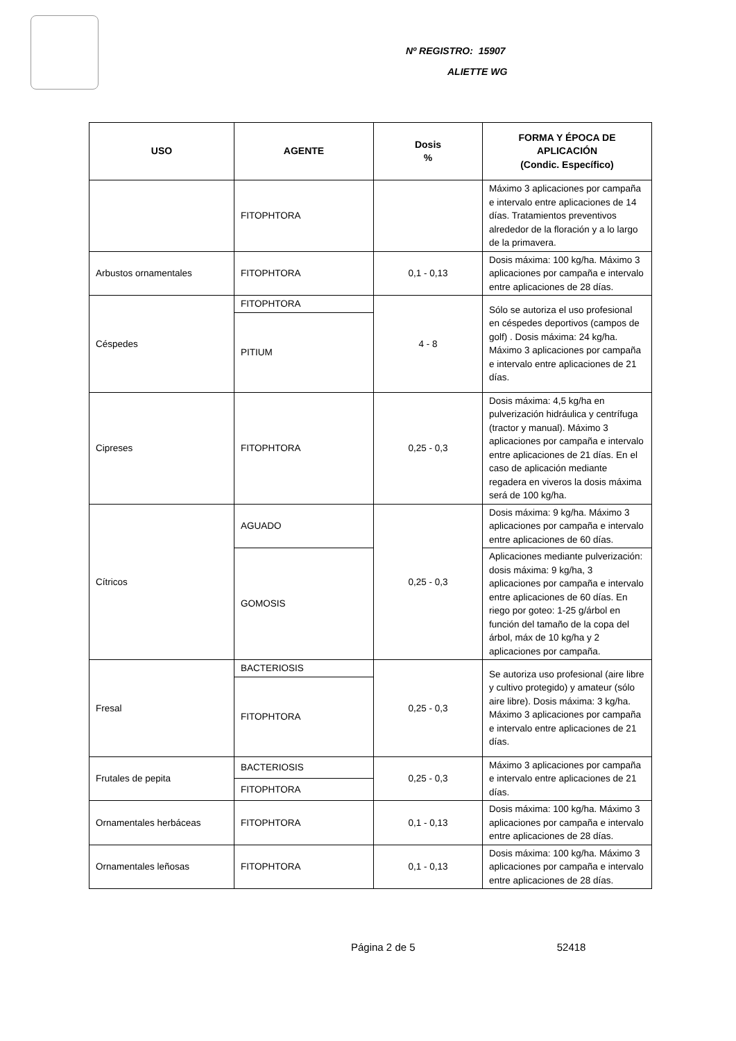Nº REGISTRO: 15907
ALIETTE WG
| USO | AGENTE | Dosis % | FORMA Y ÉPOCA DE APLICACIÓN (Condic. Específico) |
| --- | --- | --- | --- |
| | FITOPHTORA | | Máximo 3 aplicaciones por campaña e intervalo entre aplicaciones de 14 días. Tratamientos preventivos alrededor de la floración y a lo largo de la primavera. |
| Arbustos ornamentales | FITOPHTORA | 0,1 - 0,13 | Dosis máxima: 100 kg/ha. Máximo 3 aplicaciones por campaña e intervalo entre aplicaciones de 28 días. |
| Céspedes | FITOPHTORA | 4 - 8 | Sólo se autoriza el uso profesional en céspedes deportivos (campos de golf) . Dosis máxima: 24 kg/ha. Máximo 3 aplicaciones por campaña e intervalo entre aplicaciones de 21 días. |
| | PITIUM | | |
| Cipreses | FITOPHTORA | 0,25 - 0,3 | Dosis máxima: 4,5 kg/ha en pulverización hidráulica y centrífuga (tractor y manual). Máximo 3 aplicaciones por campaña e intervalo entre aplicaciones de 21 días. En el caso de aplicación mediante regadera en viveros la dosis máxima será de 100 kg/ha. |
| Cítricos | AGUADO | 0,25 - 0,3 | Dosis máxima: 9 kg/ha. Máximo 3 aplicaciones por campaña e intervalo entre aplicaciones de 60 días. |
| | GOMOSIS | | Aplicaciones mediante pulverización: dosis máxima: 9 kg/ha, 3 aplicaciones por campaña e intervalo entre aplicaciones de 60 días. En riego por goteo: 1-25 g/árbol en función del tamaño de la copa del árbol, máx de 10 kg/ha y 2 aplicaciones por campaña. |
| Fresal | BACTERIOSIS | 0,25 - 0,3 | Se autoriza uso profesional (aire libre y cultivo protegido) y amateur (sólo aire libre). Dosis máxima: 3 kg/ha. Máximo 3 aplicaciones por campaña e intervalo entre aplicaciones de 21 días. |
| | FITOPHTORA | | |
| Frutales de pepita | BACTERIOSIS | 0,25 - 0,3 | Máximo 3 aplicaciones por campaña e intervalo entre aplicaciones de 21 días. |
| | FITOPHTORA | | |
| Ornamentales herbáceas | FITOPHTORA | 0,1 - 0,13 | Dosis máxima: 100 kg/ha. Máximo 3 aplicaciones por campaña e intervalo entre aplicaciones de 28 días. |
| Ornamentales leñosas | FITOPHTORA | 0,1 - 0,13 | Dosis máxima: 100 kg/ha. Máximo 3 aplicaciones por campaña e intervalo entre aplicaciones de 28 días. |
Página 2 de 5 52418